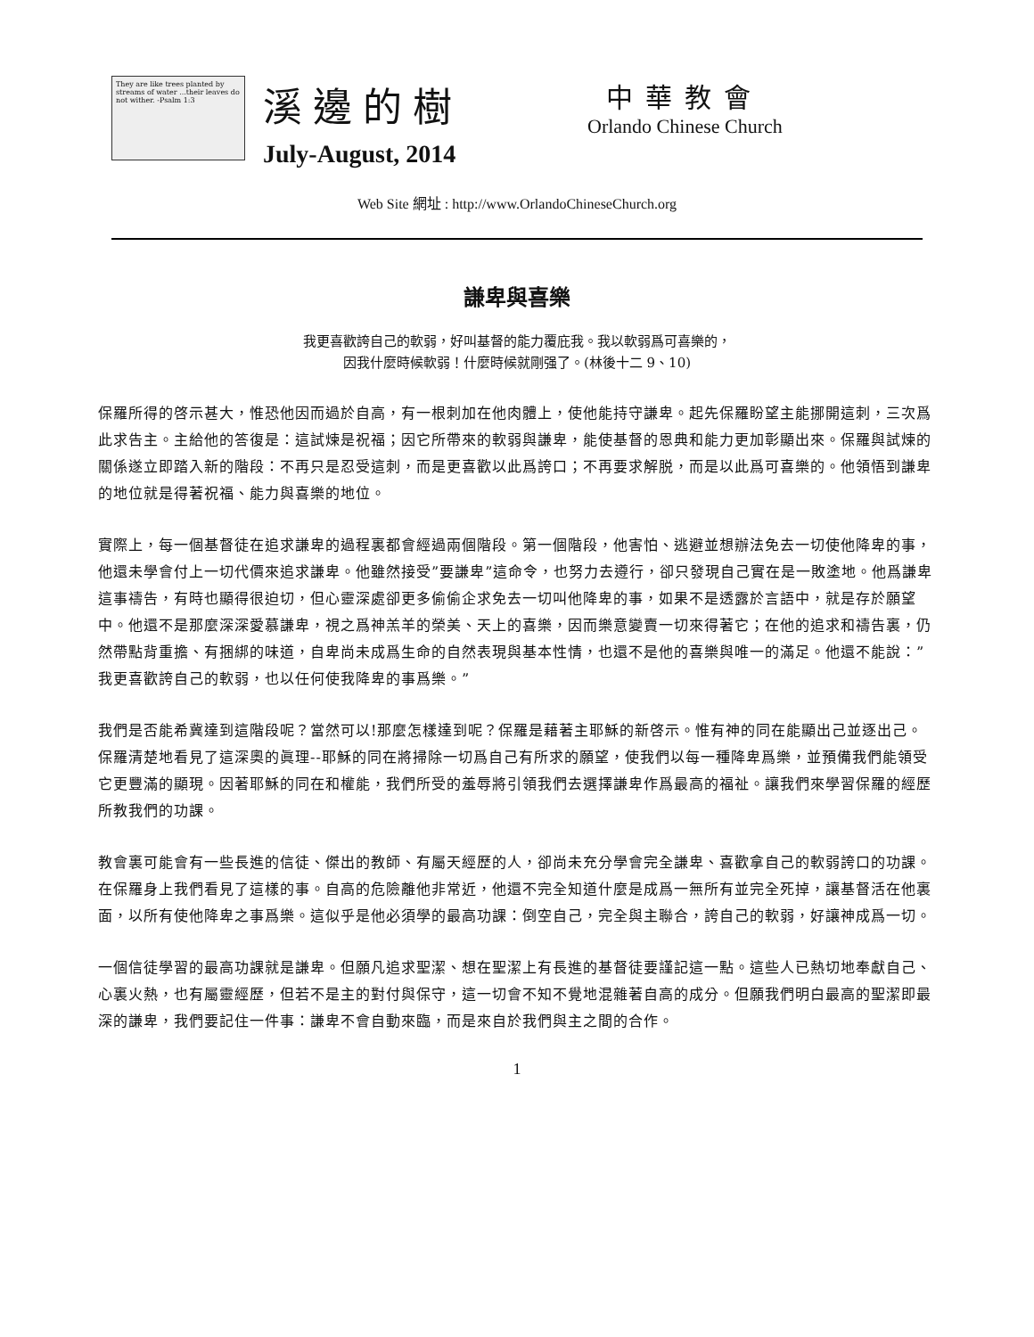They are like trees planted by streams of water ...their leaves do not wither. -Psalm 1:3
溪邊的樹
July-August, 2014
中華教會
Orlando Chinese Church
Web Site 網址 : http://www.OrlandoChineseChurch.org
謙卑與喜樂
我更喜歡誇自己的軟弱，好叫基督的能力覆庇我。我以軟弱爲可喜樂的，
因我什麼時候軟弱！什麼時候就剛强了。(林後十二 9、10)
保羅所得的啓示甚大，惟恐他因而過於自高，有一根刺加在他肉體上，使他能持守謙卑。起先保羅盼望主能挪開這刺，三次爲此求告主。主給他的答復是：這試煉是祝福；因它所帶來的軟弱與謙卑，能使基督的恩典和能力更加彰顯出來。保羅與試煉的關係遂立即踏入新的階段：不再只是忍受這刺，而是更喜歡以此爲誇口；不再要求解脱，而是以此爲可喜樂的。他領悟到謙卑的地位就是得著祝福、能力與喜樂的地位。
實際上，每一個基督徒在追求謙卑的過程裏都會經過兩個階段。第一個階段，他害怕、逃避並想辦法免去一切使他降卑的事，他還未學會付上一切代價來追求謙卑。他雖然接受”要謙卑”這命令，也努力去遵行，卻只發現自己實在是一敗塗地。他爲謙卑這事禱告，有時也顯得很迫切，但心靈深處卻更多偷偷企求免去一切叫他降卑的事，如果不是透露於言語中，就是存於願望中。他還不是那麼深深愛慕謙卑，視之爲神羔羊的榮美、天上的喜樂，因而樂意變賣一切來得著它；在他的追求和禱告裏，仍然帶點背重擔、有捆綁的味道，自卑尚未成爲生命的自然表現與基本性情，也還不是他的喜樂與唯一的滿足。他還不能說：”我更喜歡誇自己的軟弱，也以任何使我降卑的事爲樂。”
我們是否能希冀達到這階段呢？當然可以!那麼怎樣達到呢？保羅是藉著主耶穌的新啓示。惟有神的同在能顯出己並逐出己。保羅清楚地看見了這深奧的眞理--耶穌的同在將掃除一切爲自己有所求的願望，使我們以每一種降卑爲樂，並預備我們能領受它更豐滿的顯現。因著耶穌的同在和權能，我們所受的羞辱將引領我們去選擇謙卑作爲最高的福祉。讓我們來學習保羅的經歷所教我們的功課。
教會裏可能會有一些長進的信徒、傑出的教師、有屬天經歷的人，卻尚未充分學會完全謙卑、喜歡拿自己的軟弱誇口的功課。在保羅身上我們看見了這樣的事。自高的危險離他非常近，他還不完全知道什麼是成爲一無所有並完全死掉，讓基督活在他裏面，以所有使他降卑之事爲樂。這似乎是他必須學的最高功課：倒空自己，完全與主聯合，誇自己的軟弱，好讓神成爲一切。
一個信徒學習的最高功課就是謙卑。但願凡追求聖潔、想在聖潔上有長進的基督徒要謹記這一點。這些人已熱切地奉獻自己、心裏火熱，也有屬靈經歷，但若不是主的對付與保守，這一切會不知不覺地混雜著自高的成分。但願我們明白最高的聖潔即最深的謙卑，我們要記住一件事：謙卑不會自動來臨，而是來自於我們與主之間的合作。
1